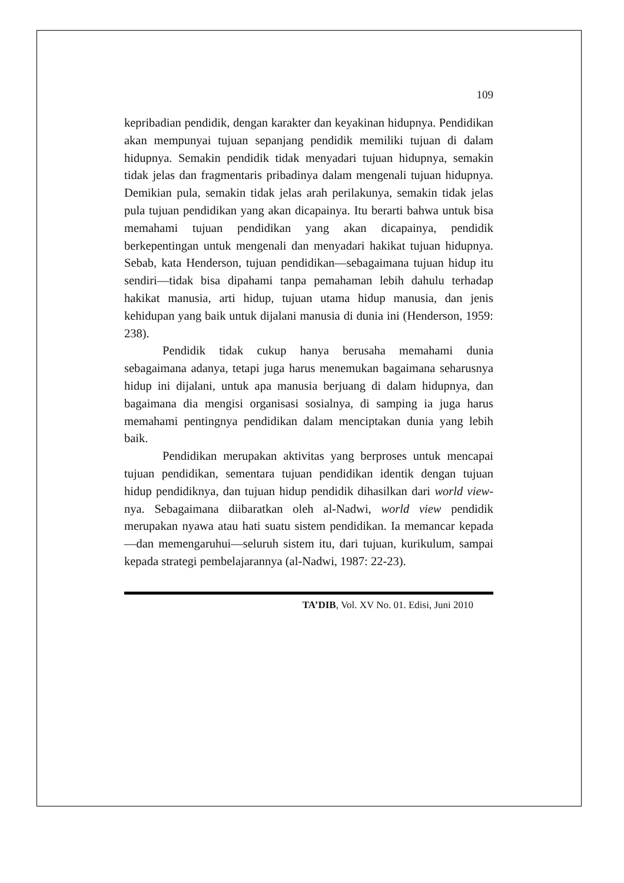109
kepribadian pendidik, dengan karakter dan keyakinan hidupnya. Pendidikan akan mempunyai tujuan sepanjang pendidik memiliki tujuan di dalam hidupnya. Semakin pendidik tidak menyadari tujuan hidupnya, semakin tidak jelas dan fragmentaris pribadinya dalam mengenali tujuan hidupnya. Demikian pula, semakin tidak jelas arah perilakunya, semakin tidak jelas pula tujuan pendidikan yang akan dicapainya. Itu berarti bahwa untuk bisa memahami tujuan pendidikan yang akan dicapainya, pendidik berkepentingan untuk mengenali dan menyadari hakikat tujuan hidupnya. Sebab, kata Henderson, tujuan pendidikan—sebagaimana tujuan hidup itu sendiri—tidak bisa dipahami tanpa pemahaman lebih dahulu terhadap hakikat manusia, arti hidup, tujuan utama hidup manusia, dan jenis kehidupan yang baik untuk dijalani manusia di dunia ini (Henderson, 1959: 238).
Pendidik tidak cukup hanya berusaha memahami dunia sebagaimana adanya, tetapi juga harus menemukan bagaimana seharusnya hidup ini dijalani, untuk apa manusia berjuang di dalam hidupnya, dan bagaimana dia mengisi organisasi sosialnya, di samping ia juga harus memahami pentingnya pendidikan dalam menciptakan dunia yang lebih baik.
Pendidikan merupakan aktivitas yang berproses untuk mencapai tujuan pendidikan, sementara tujuan pendidikan identik dengan tujuan hidup pendidiknya, dan tujuan hidup pendidik dihasilkan dari world view-nya. Sebagaimana diibaratkan oleh al-Nadwi, world view pendidik merupakan nyawa atau hati suatu sistem pendidikan. Ia memancar kepada—dan memengaruhui—seluruh sistem itu, dari tujuan, kurikulum, sampai kepada strategi pembelajarannya (al-Nadwi, 1987: 22-23).
TA’DIB, Vol. XV No. 01. Edisi, Juni 2010